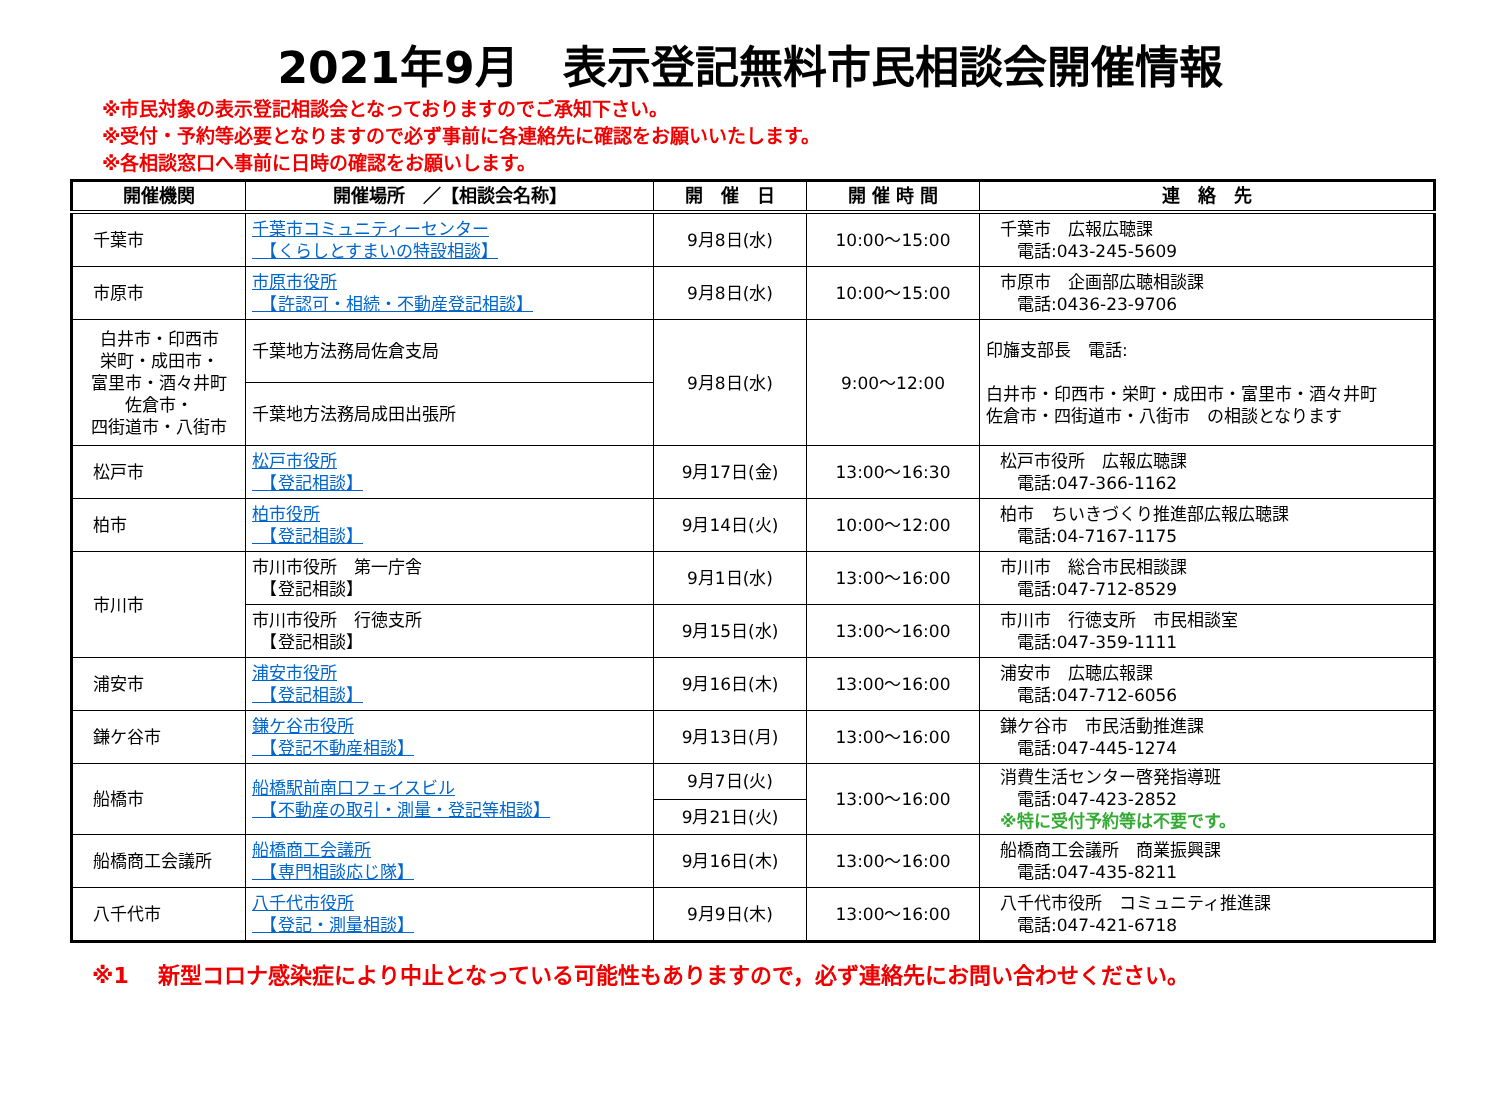2021年9月　表示登記無料市民相談会開催情報
※市民対象の表示登記相談会となっておりますのでご承知下さい。
※受付・予約等必要となりますので必ず事前に各連絡先に確認をお願いいたします。
※各相談窓口へ事前に日時の確認をお願いします。
| 開催機関 | 開催場所 ／【相談会名称】 | 開 催 日 | 開 催 時 間 | 連 絡 先 |
| --- | --- | --- | --- | --- |
| 千葉市 | 千葉市コミュニティーセンター 【くらしとすまいの特設相談】 | 9月8日(水) | 10:00～15:00 | 千葉市 広報広聴課 電話:043-245-5609 |
| 市原市 | 市原市役所 【許認可・相続・不動産登記相談】 | 9月8日(水) | 10:00～15:00 | 市原市 企画部広聴相談課 電話:0436-23-9706 |
| 白井市・印西市 栄町・成田市・ 富里市・酒々井町 佐倉市・ 四街道市・八街市 | 千葉地方法務局佐倉支局 | 9月8日(水) | 9:00～12:00 | 印旛支部長 電話: 白井市・印西市・栄町・成田市・富里市・酒々井町 佐倉市・四街道市・八街市 の相談となります |
| | 千葉地方法務局成田出張所 | | | |
| 松戸市 | 松戸市役所 【登記相談】 | 9月17日(金) | 13:00～16:30 | 松戸市役所 広報広聴課 電話:047-366-1162 |
| 柏市 | 柏市役所 【登記相談】 | 9月14日(火) | 10:00～12:00 | 柏市 ちいきづくり推進部広報広聴課 電話:04-7167-1175 |
| 市川市 | 市川市役所 第一庁舎 【登記相談】 | 9月1日(水) | 13:00～16:00 | 市川市 総合市民相談課 電話:047-712-8529 |
| | 市川市役所 行徳支所 【登記相談】 | 9月15日(水) | 13:00～16:00 | 市川市 行徳支所 市民相談室 電話:047-359-1111 |
| 浦安市 | 浦安市役所 【登記相談】 | 9月16日(木) | 13:00～16:00 | 浦安市 広聴広報課 電話:047-712-6056 |
| 鎌ケ谷市 | 鎌ケ谷市役所 【登記不動産相談】 | 9月13日(月) | 13:00～16:00 | 鎌ケ谷市 市民活動推進課 電話:047-445-1274 |
| 船橋市 | 船橋駅前南口フェイスビル 【不動産の取引・測量・登記等相談】 | 9月7日(火) | 13:00～16:00 | 消費生活センター啓発指導班 電話:047-423-2852 ※特に受付予約等は不要です。 |
| | | 9月21日(火) | | |
| 船橋商工会議所 | 船橋商工会議所 【専門相談応じ隊】 | 9月16日(木) | 13:00～16:00 | 船橋商工会議所 商業振興課 電話:047-435-8211 |
| 八千代市 | 八千代市役所 【登記・測量相談】 | 9月9日(木) | 13:00～16:00 | 八千代市役所 コミュニティ推進課 電話:047-421-6718 |
※1　 新型コロナ感染症により中止となっている可能性もありますので，必ず連絡先にお問い合わせください。